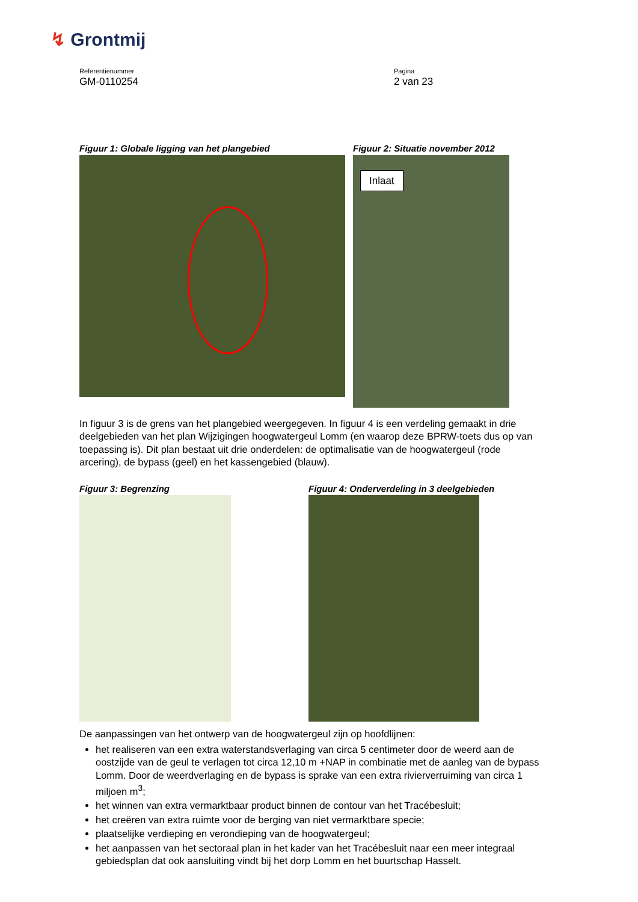↯ Grontmij
Referentienummer
GM-0110254
Pagina
2 van 23
Figuur 1: Globale ligging van het plangebied Figuur 2: Situatie november 2012
Inlaat
In figuur 3 is de grens van het plangebied weergegeven. In figuur 4 is een verdeling gemaakt in drie deelgebieden van het plan Wijzigingen hoogwatergeul Lomm (en waarop deze BPRW-toets dus op van toepassing is). Dit plan bestaat uit drie onderdelen: de optimalisatie van de hoogwatergeul (rode arcering), de bypass (geel) en het kassengebied (blauw).
Figuur 3: Begrenzing Figuur 4: Onderverdeling in 3 deelgebieden
De aanpassingen van het ontwerp van de hoogwatergeul zijn op hoofdlijnen:
het realiseren van een extra waterstandsverlaging van circa 5 centimeter door de weerd aan de oostzijde van de geul te verlagen tot circa 12,10 m +NAP in combinatie met de aanleg van de bypass Lomm. Door de weerdverlaging en de bypass is sprake van een extra rivierverruiming van circa 1 miljoen m<sup>3</sup>;
het winnen van extra vermarktbaar product binnen de contour van het Tracébesluit;
het creëren van extra ruimte voor de berging van niet vermarktbare specie;
plaatselijke verdieping en verondieping van de hoogwatergeul;
het aanpassen van het sectoraal plan in het kader van het Tracébesluit naar een meer integraal gebiedsplan dat ook aansluiting vindt bij het dorp Lomm en het buurtschap Hasselt.